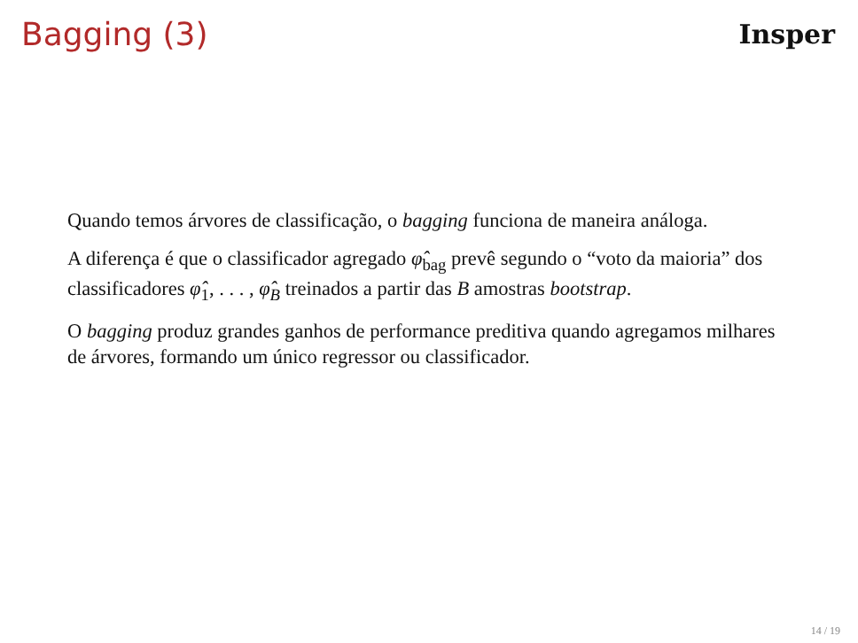Bagging (3)
Insper
Quando temos árvores de classificação, o bagging funciona de maneira análoga.
A diferença é que o classificador agregado φ̂<sub>bag</sub> prevê segundo o “voto da maioria” dos classificadores φ̂<sub>1</sub>, . . . , φ̂<sub>B</sub> treinados a partir das B amostras bootstrap.
O bagging produz grandes ganhos de performance preditiva quando agregamos milhares de árvores, formando um único regressor ou classificador.
14 / 19